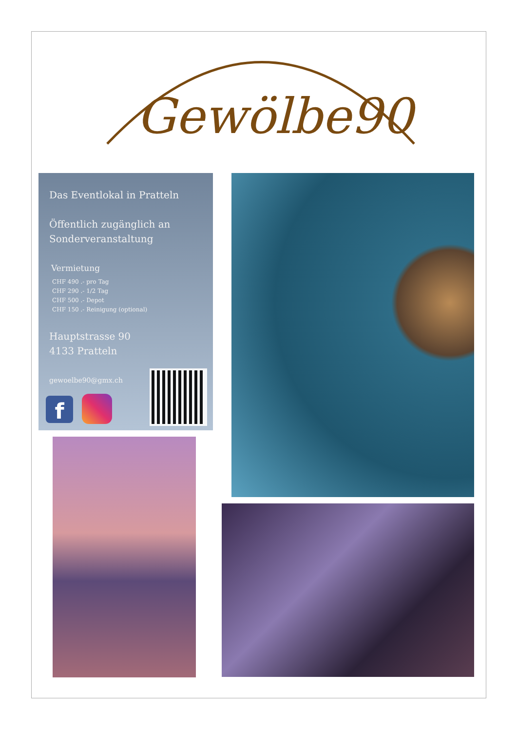Gewölbe90
Das Eventlokal in Pratteln
Öffentlich zugänglich an
Sonderveranstaltung
Vermietung
CHF 490 .- pro Tag
CHF 290 .- 1/2 Tag
CHF 500 .- Depot
CHF 150 .- Reinigung (optional)
Hauptstrasse 90
4133 Pratteln
gewoelbe90@gmx.ch
f